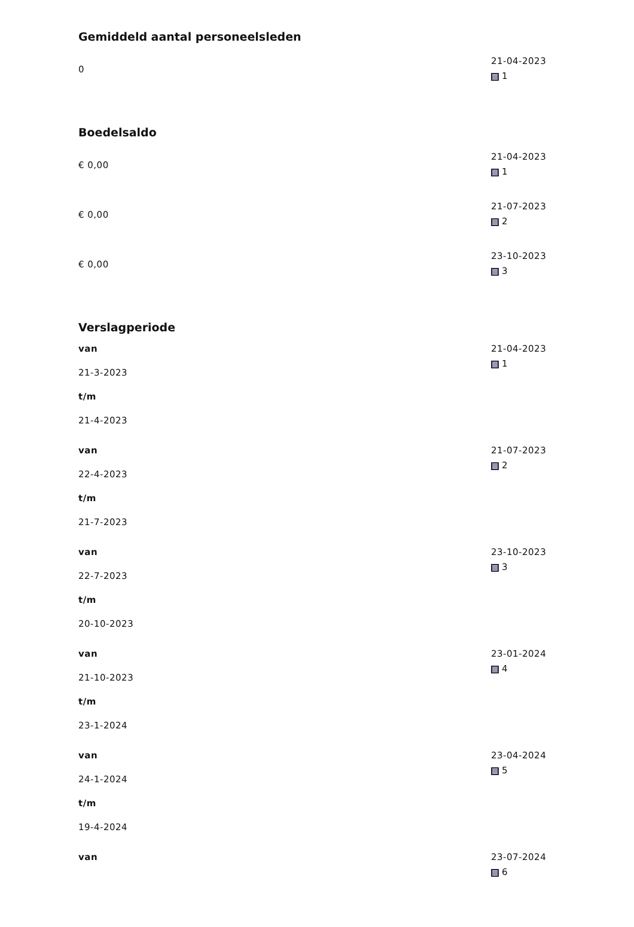Gemiddeld aantal personeelsleden
0
21-04-2023
1
Boedelsaldo
€ 0,00
21-04-2023
1
€ 0,00
21-07-2023
2
€ 0,00
23-10-2023
3
Verslagperiode
van
21-3-2023
t/m
21-4-2023
21-04-2023
1
van
22-4-2023
t/m
21-7-2023
21-07-2023
2
van
22-7-2023
t/m
20-10-2023
23-10-2023
3
van
21-10-2023
t/m
23-1-2024
23-01-2024
4
van
24-1-2024
t/m
19-4-2024
23-04-2024
5
van
23-07-2024
6